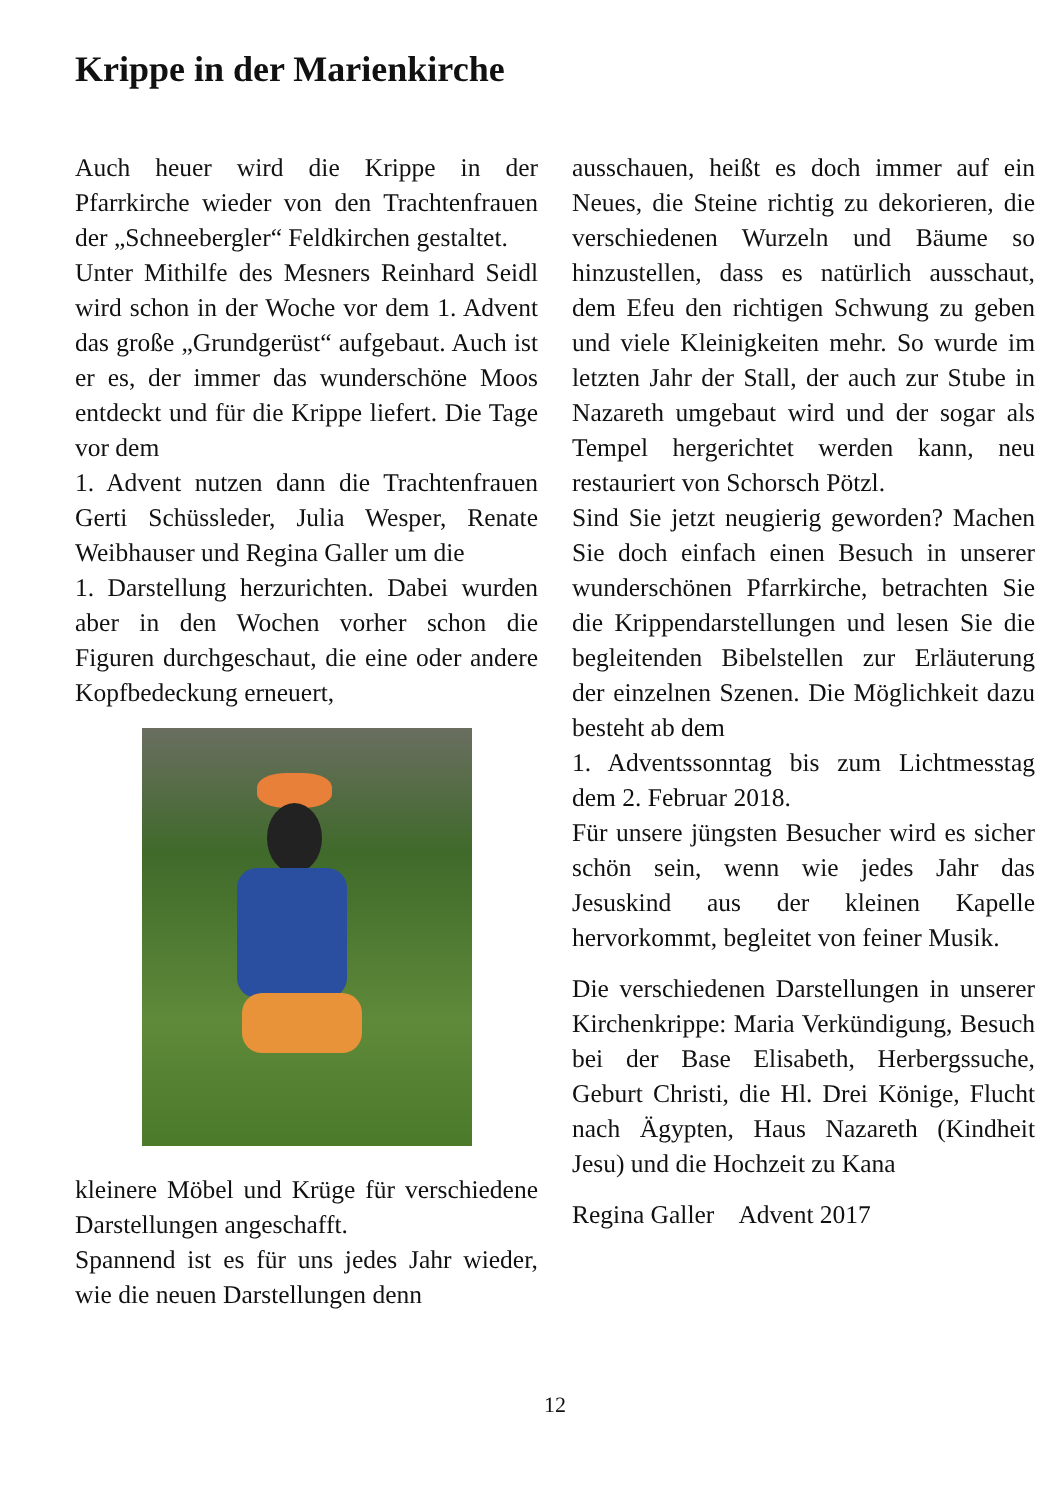Krippe in der Marienkirche
Auch heuer wird die Krippe in der Pfarrkirche wieder von den Trachten­frauen der „Schneebergler“ Feldkirchen gestaltet.
Unter Mithilfe des Mesners Reinhard Seidl wird schon in der Woche vor dem 1. Advent das große „Grundgerüst“ aufgebaut. Auch ist er es, der immer das wunderschöne Moos entdeckt und für die Krippe liefert. Die Tage vor dem
1. Advent nutzen dann die Trachten­frauen Gerti Schüssleder, Julia Wesper, Renate Weibhauser und Regina Galler um die
1. Darstellung herzurichten. Dabei wurden aber in den Wochen vorher schon die Figuren durchgeschaut, die eine oder andere Kopfbedeckung erneuert,
kleinere Möbel und Krüge für verschiedene Darstellungen angeschafft.
Spannend ist es für uns jedes Jahr wieder, wie die neuen Darstellungen denn
ausschauen, heißt es doch immer auf ein Neues, die Steine richtig zu dekorieren, die verschiedenen Wurzeln und Bäume so hinzustellen, dass es natürlich ausschaut, dem Efeu den richtigen Schwung zu geben und viele Kleinigkeiten mehr. So wurde im letzten Jahr der Stall, der auch zur Stube in Nazareth umgebaut wird und der sogar als Tempel hergerichtet werden kann, neu restauriert von Schorsch Pötzl.
Sind Sie jetzt neugierig geworden? Machen Sie doch einfach einen Besuch in unserer wunderschönen Pfarrkirche, betrachten Sie die Krippendarstellungen und lesen Sie die begleitenden Bibelstellen zur Erläuterung der einzelnen Szenen. Die Möglichkeit dazu besteht ab dem
1. Adventssonntag bis zum Lichtmesstag dem 2. Februar 2018.
Für unsere jüngsten Besucher wird es sicher schön sein, wenn wie jedes Jahr das Jesuskind aus der kleinen Kapelle hervorkommt, begleitet von feiner Musik.
Die verschiedenen Darstellungen in unserer Kirchenkrippe: Maria Verkündigung, Besuch bei der Base Elisabeth, Herbergssuche, Geburt Christi, die Hl. Drei Könige, Flucht nach Ägypten, Haus Nazareth (Kindheit Jesu) und die Hochzeit zu Kana
Regina Galler Advent 2017
12